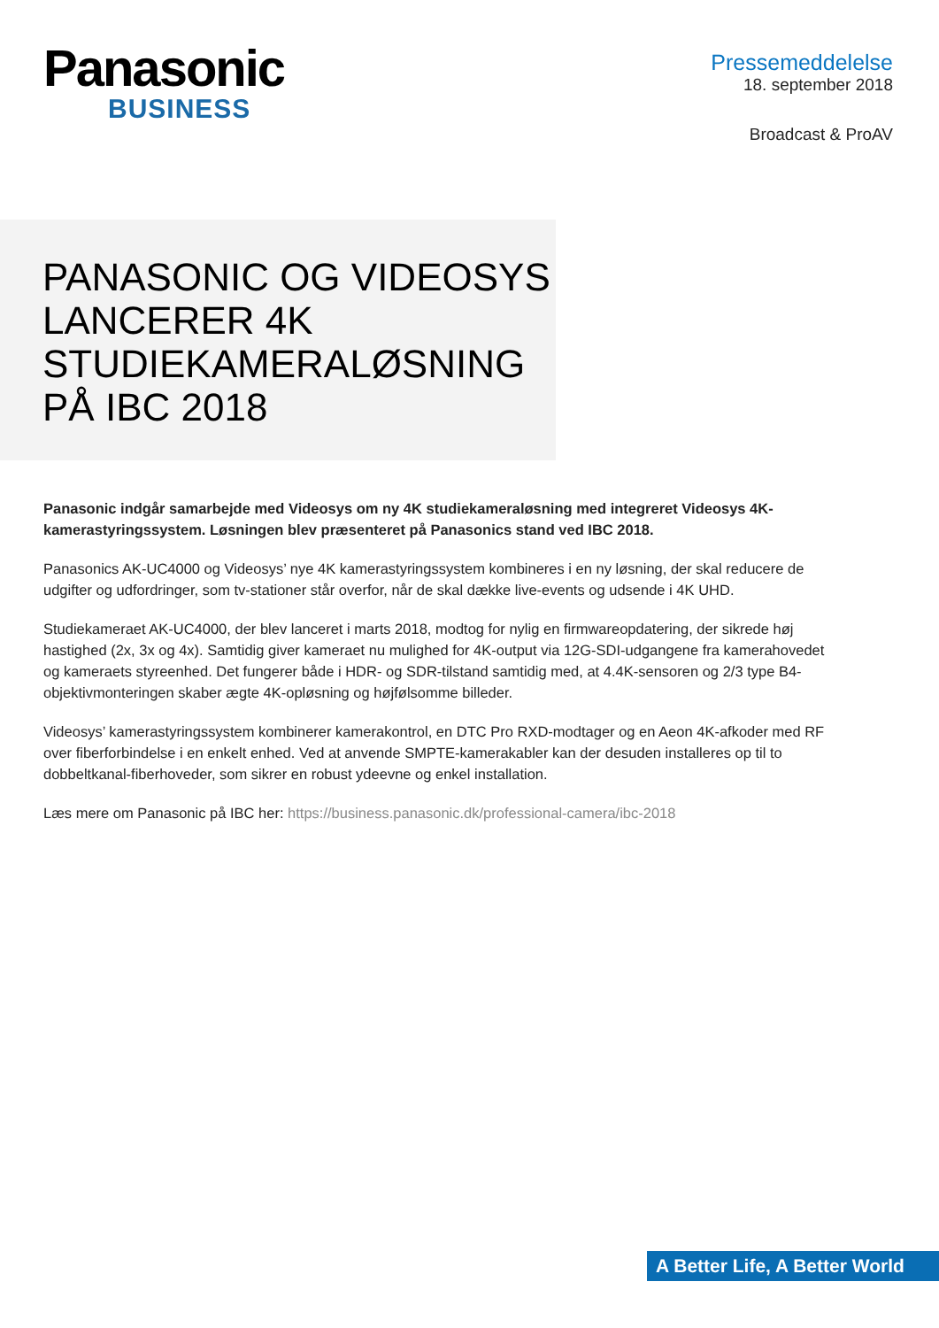Panasonic
BUSINESS
Pressemeddelelse
18. september 2018
Broadcast & ProAV
PANASONIC OG VIDEOSYS LANCERER 4K STUDIEKAMERALØSNING PÅ IBC 2018
Panasonic indgår samarbejde med Videosys om ny 4K studiekameraløsning med integreret Videosys 4K-kamerastyringssystem. Løsningen blev præsenteret på Panasonics stand ved IBC 2018.
Panasonics AK-UC4000 og Videosys’ nye 4K kamerastyringssystem kombineres i en ny løsning, der skal reducere de udgifter og udfordringer, som tv-stationer står overfor, når de skal dække live-events og udsende i 4K UHD.
Studiekameraet AK-UC4000, der blev lanceret i marts 2018, modtog for nylig en firmwareopdatering, der sikrede høj hastighed (2x, 3x og 4x). Samtidig giver kameraet nu mulighed for 4K-output via 12G-SDI-udgangene fra kamerahovedet og kameraets styreenhed. Det fungerer både i HDR- og SDR-tilstand samtidig med, at 4.4K-sensoren og 2/3 type B4-objektivmonteringen skaber ægte 4K-opløsning og højfølsomme billeder.
Videosys’ kamerastyringssystem kombinerer kamerakontrol, en DTC Pro RXD-modtager og en Aeon 4K-afkoder med RF over fiberforbindelse i en enkelt enhed. Ved at anvende SMPTE-kamerakabler kan der desuden installeres op til to dobbeltkanal-fiberhoveder, som sikrer en robust ydeevne og enkel installation.
Læs mere om Panasonic på IBC her: https://business.panasonic.dk/professional-camera/ibc-2018
A Better Life, A Better World